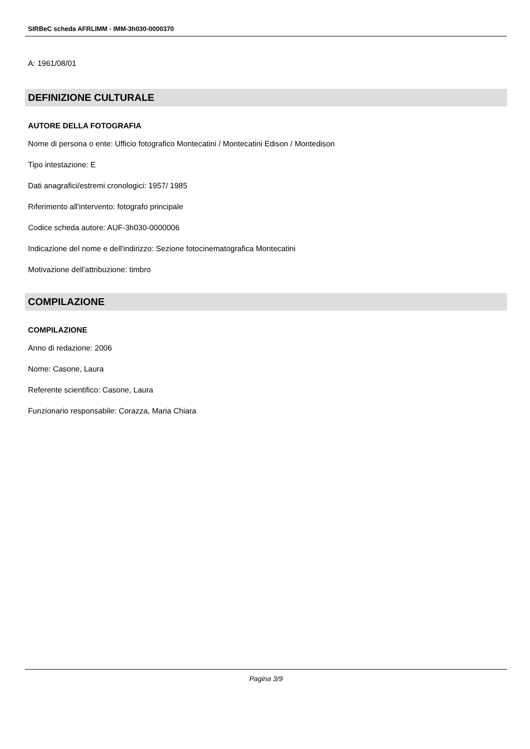SIRBeC scheda AFRLIMM - IMM-3h030-0000370
A: 1961/08/01
DEFINIZIONE CULTURALE
AUTORE DELLA FOTOGRAFIA
Nome di persona o ente: Ufficio fotografico Montecatini / Montecatini Edison / Montedison
Tipo intestazione: E
Dati anagrafici/estremi cronologici: 1957/ 1985
Riferimento all'intervento: fotografo principale
Codice scheda autore: AUF-3h030-0000006
Indicazione del nome e dell'indirizzo: Sezione fotocinematografica Montecatini
Motivazione dell'attribuzione: timbro
COMPILAZIONE
COMPILAZIONE
Anno di redazione: 2006
Nome: Casone, Laura
Referente scientifico: Casone, Laura
Funzionario responsabile: Corazza, Maria Chiara
Pagina 3/9